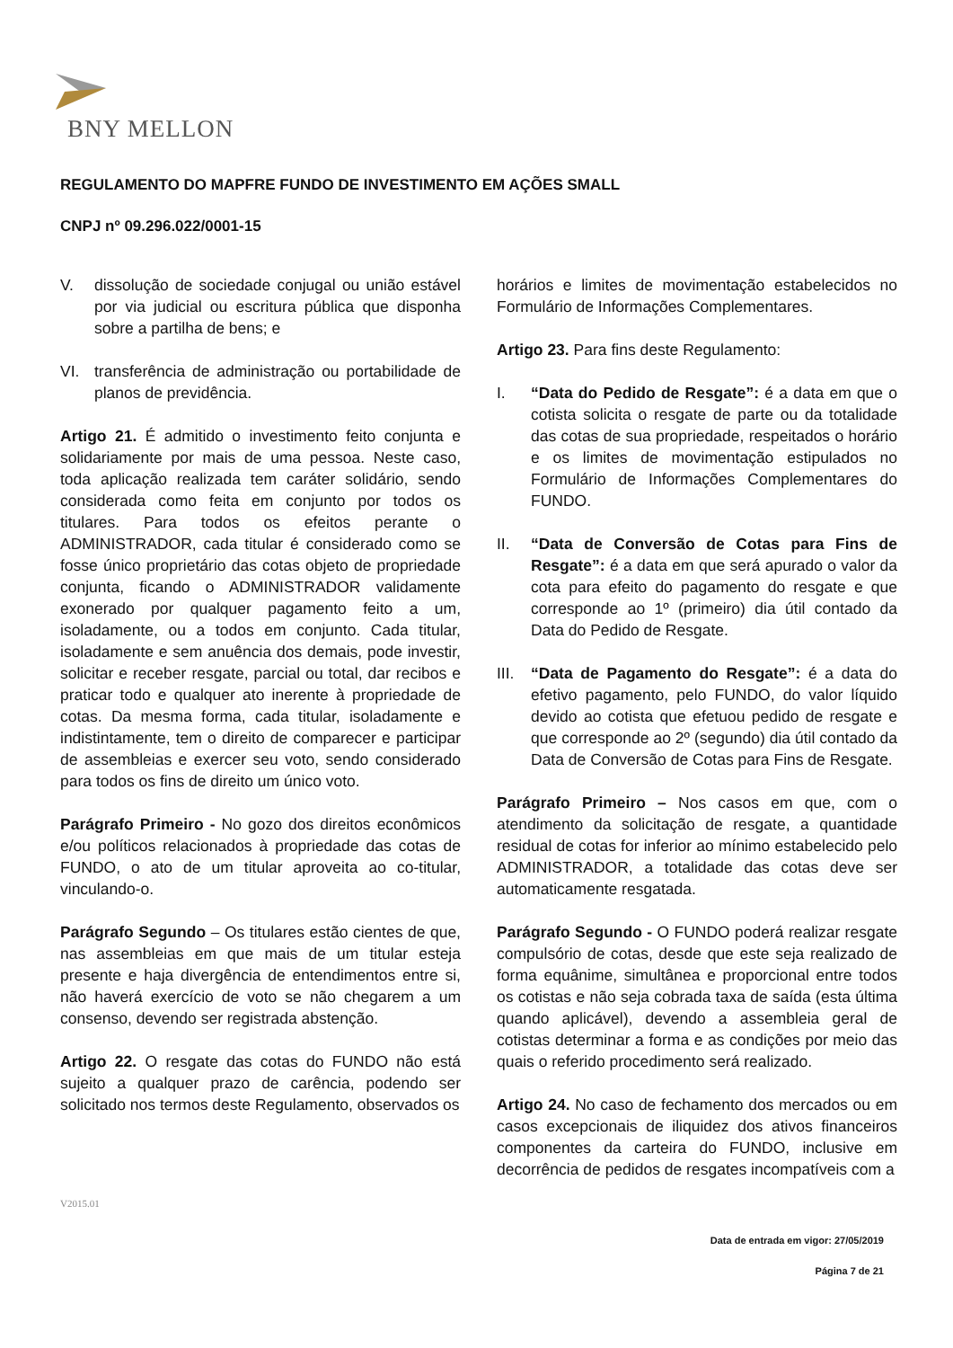BNY MELLON
REGULAMENTO DO MAPFRE FUNDO DE INVESTIMENTO EM AÇÕES SMALL
CNPJ nº 09.296.022/0001-15
V. dissolução de sociedade conjugal ou união estável por via judicial ou escritura pública que disponha sobre a partilha de bens; e
VI. transferência de administração ou portabilidade de planos de previdência.
Artigo 21. É admitido o investimento feito conjunta e solidariamente por mais de uma pessoa. Neste caso, toda aplicação realizada tem caráter solidário, sendo considerada como feita em conjunto por todos os titulares. Para todos os efeitos perante o ADMINISTRADOR, cada titular é considerado como se fosse único proprietário das cotas objeto de propriedade conjunta, ficando o ADMINISTRADOR validamente exonerado por qualquer pagamento feito a um, isoladamente, ou a todos em conjunto. Cada titular, isoladamente e sem anuência dos demais, pode investir, solicitar e receber resgate, parcial ou total, dar recibos e praticar todo e qualquer ato inerente à propriedade de cotas. Da mesma forma, cada titular, isoladamente e indistintamente, tem o direito de comparecer e participar de assembleias e exercer seu voto, sendo considerado para todos os fins de direito um único voto.
Parágrafo Primeiro - No gozo dos direitos econômicos e/ou políticos relacionados à propriedade das cotas de FUNDO, o ato de um titular aproveita ao co-titular, vinculando-o.
Parágrafo Segundo – Os titulares estão cientes de que, nas assembleias em que mais de um titular esteja presente e haja divergência de entendimentos entre si, não haverá exercício de voto se não chegarem a um consenso, devendo ser registrada abstenção.
Artigo 22. O resgate das cotas do FUNDO não está sujeito a qualquer prazo de carência, podendo ser solicitado nos termos deste Regulamento, observados os
horários e limites de movimentação estabelecidos no Formulário de Informações Complementares.
Artigo 23. Para fins deste Regulamento:
I. “Data do Pedido de Resgate”: é a data em que o cotista solicita o resgate de parte ou da totalidade das cotas de sua propriedade, respeitados o horário e os limites de movimentação estipulados no Formulário de Informações Complementares do FUNDO.
II. “Data de Conversão de Cotas para Fins de Resgate”: é a data em que será apurado o valor da cota para efeito do pagamento do resgate e que corresponde ao 1º (primeiro) dia útil contado da Data do Pedido de Resgate.
III. “Data de Pagamento do Resgate”: é a data do efetivo pagamento, pelo FUNDO, do valor líquido devido ao cotista que efetuou pedido de resgate e que corresponde ao 2º (segundo) dia útil contado da Data de Conversão de Cotas para Fins de Resgate.
Parágrafo Primeiro – Nos casos em que, com o atendimento da solicitação de resgate, a quantidade residual de cotas for inferior ao mínimo estabelecido pelo ADMINISTRADOR, a totalidade das cotas deve ser automaticamente resgatada.
Parágrafo Segundo - O FUNDO poderá realizar resgate compulsório de cotas, desde que este seja realizado de forma equânime, simultânea e proporcional entre todos os cotistas e não seja cobrada taxa de saída (esta última quando aplicável), devendo a assembleia geral de cotistas determinar a forma e as condições por meio das quais o referido procedimento será realizado.
Artigo 24. No caso de fechamento dos mercados ou em casos excepcionais de iliquidez dos ativos financeiros componentes da carteira do FUNDO, inclusive em decorrência de pedidos de resgates incompatíveis com a
V2015.01
Data de entrada em vigor: 27/05/2019
Página 7 de 21